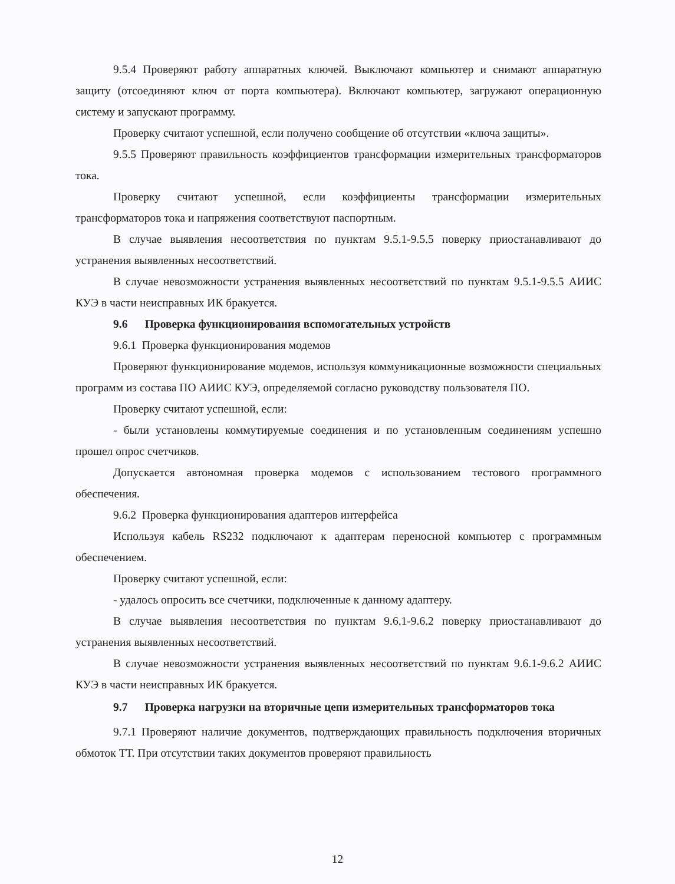9.5.4 Проверяют работу аппаратных ключей. Выключают компьютер и снимают аппаратную защиту (отсоединяют ключ от порта компьютера). Включают компьютер, загружают операционную систему и запускают программу.
Проверку считают успешной, если получено сообщение об отсутствии «ключа защиты».
9.5.5 Проверяют правильность коэффициентов трансформации измерительных трансформаторов тока.
Проверку считают успешной, если коэффициенты трансформации измерительных трансформаторов тока и напряжения соответствуют паспортным.
В случае выявления несоответствия по пунктам 9.5.1-9.5.5 поверку приостанавливают до устранения выявленных несоответствий.
В случае невозможности устранения выявленных несоответствий по пунктам 9.5.1-9.5.5 АИИС КУЭ в части неисправных ИК бракуется.
9.6 Проверка функционирования вспомогательных устройств
9.6.1 Проверка функционирования модемов
Проверяют функционирование модемов, используя коммуникационные возможности специальных программ из состава ПО АИИС КУЭ, определяемой согласно руководству пользователя ПО.
Проверку считают успешной, если:
- были установлены коммутируемые соединения и по установленным соединениям успешно прошел опрос счетчиков.
Допускается автономная проверка модемов с использованием тестового программного обеспечения.
9.6.2 Проверка функционирования адаптеров интерфейса
Используя кабель RS232 подключают к адаптерам переносной компьютер с программным обеспечением.
Проверку считают успешной, если:
- удалось опросить все счетчики, подключенные к данному адаптеру.
В случае выявления несоответствия по пунктам 9.6.1-9.6.2 поверку приостанавливают до устранения выявленных несоответствий.
В случае невозможности устранения выявленных несоответствий по пунктам 9.6.1-9.6.2 АИИС КУЭ в части неисправных ИК бракуется.
9.7 Проверка нагрузки на вторичные цепи измерительных трансформаторов тока
9.7.1 Проверяют наличие документов, подтверждающих правильность подключения вторичных обмоток ТТ. При отсутствии таких документов проверяют правильность
12